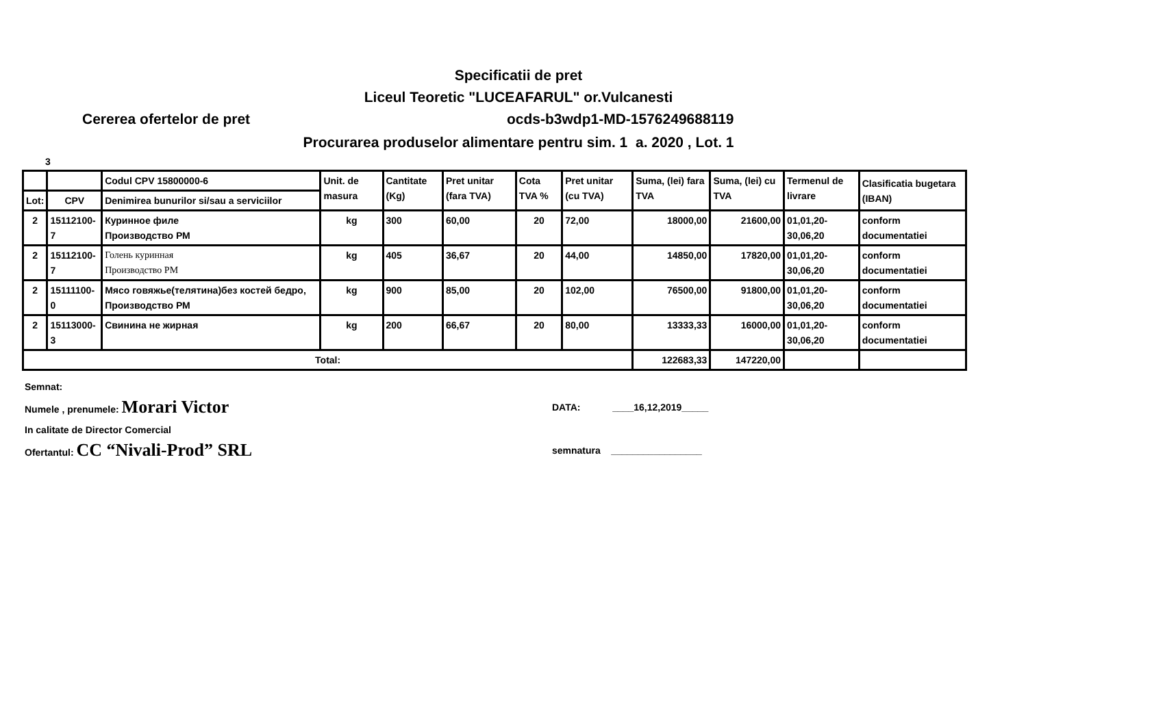Specificatii de pret
Liceul Teoretic "LUCEAFARUL" or.Vulcanesti
Cererea ofertelor de pret ocds-b3wdp1-MD-1576249688119
Procurarea produselor alimentare pentru sim. 1 a. 2020 , Lot. 1
3
| | | Codul CPV 15800000-6 | Unit. de masura | Cantitate (Kg) | Pret unitar (fara TVA) | Cota TVA % | Pret unitar (cu TVA) | Suma, (lei) fara TVA | Suma, (lei) cu TVA | Termenul de livrare | Clasificatia bugetara (IBAN) |
| --- | --- | --- | --- | --- | --- | --- | --- | --- | --- | --- | --- |
| Lot: | CPV | Denimirea bunurilor si/sau a serviciilor | | | | | | | | | |
| 2 | 15112100-7 | Куринное филе Производство РМ | kg | 300 | 60,00 | 20 | 72,00 | 18000,00 | 21600,00 | 01,01,20- 30,06,20 | conform documentatiei |
| 2 | 15112100-7 | Голень куринная Производство РМ | kg | 405 | 36,67 | 20 | 44,00 | 14850,00 | 17820,00 | 01,01,20- 30,06,20 | conform documentatiei |
| 2 | 15111100-0 | Мясо говяжье(телятина)без костей бедро, Производство РМ | kg | 900 | 85,00 | 20 | 102,00 | 76500,00 | 91800,00 | 01,01,20- 30,06,20 | conform documentatiei |
| 2 | 15113000-3 | Свинина не жирная | kg | 200 | 66,67 | 20 | 80,00 | 13333,33 | 16000,00 | 01,01,20- 30,06,20 | conform documentatiei |
| Total: | | | | | | | | 122683,33 | 147220,00 | | |
Semnat:
Numele , prenumele: Morari Victor DATA: ____16,12,2019_____
In calitate de Director Comercial
Ofertantul: CC “Nivali-Prod” SRL semnatura _________________